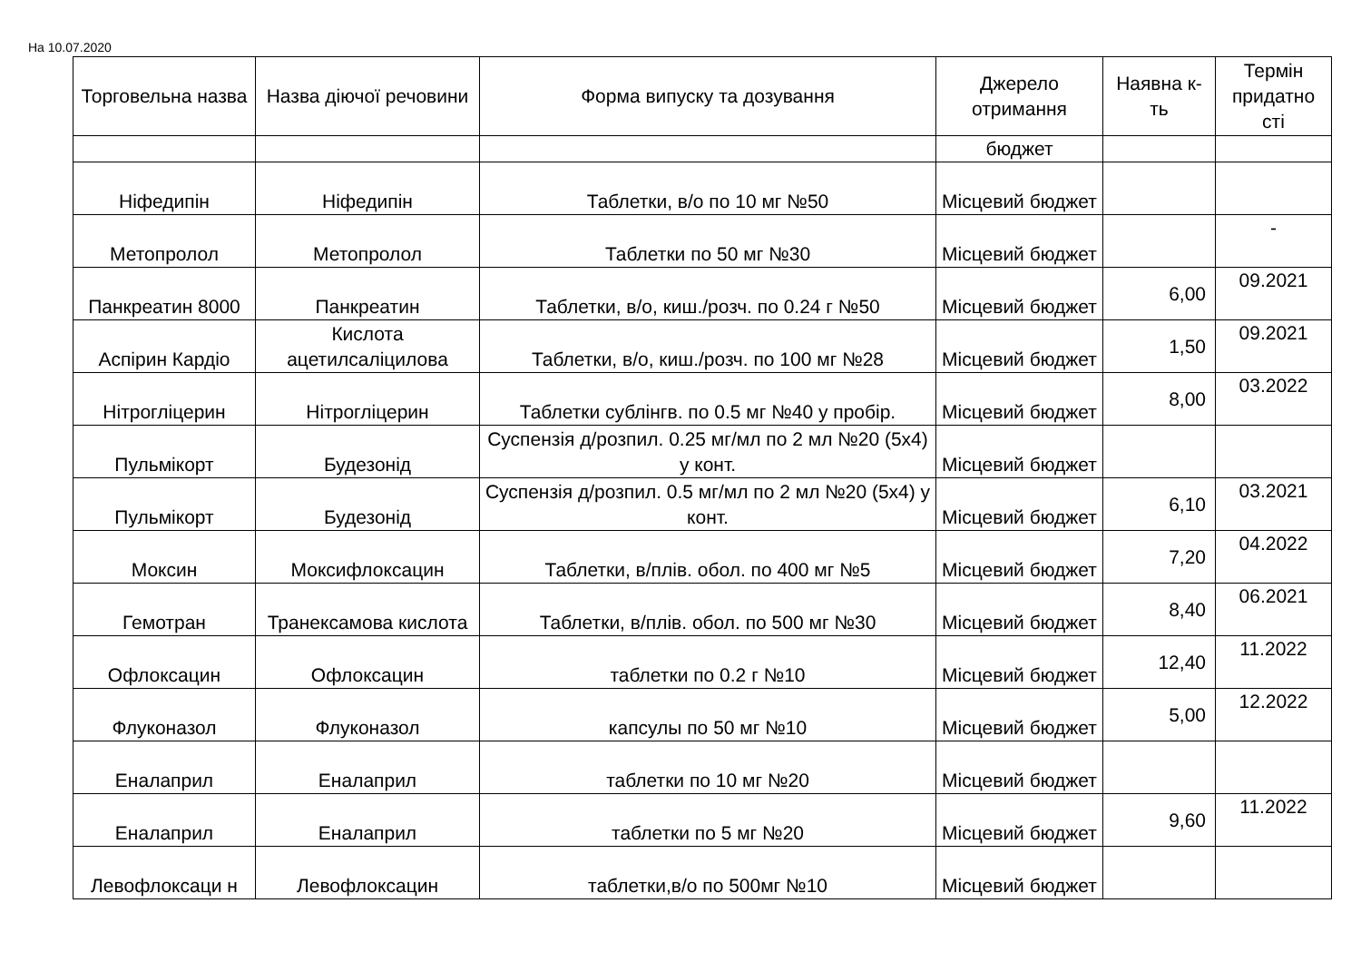На 10.07.2020
| Торговельна назва | Назва діючої речовини | Форма випуску та дозування | Джерело отримання | Наявна к-ть | Термін придатно сті |
| --- | --- | --- | --- | --- | --- |
| | | | бюджет | | |
| Ніфедипін | Ніфедипін | Таблетки, в/о по 10 мг №50 | Місцевий бюджет | | |
| Метопролол | Метопролол | Таблетки по 50 мг №30 | Місцевий бюджет | | - |
| Панкреатин 8000 | Панкреатин | Таблетки, в/о, киш./розч. по 0.24 г №50 | Місцевий бюджет | 6,00 | 09.2021 |
| Аспірин Кардіо | Кислота ацетилсаліцилова | Таблетки, в/о, киш./розч. по 100 мг №28 | Місцевий бюджет | 1,50 | 09.2021 |
| Нітрогліцерин | Нітрогліцерин | Таблетки сублінгв. по 0.5 мг №40 у пробір. | Місцевий бюджет | 8,00 | 03.2022 |
| Пульмікорт | Будезонід | Суспензія д/розпил. 0.25 мг/мл по 2 мл №20 (5х4) у конт. | Місцевий бюджет | | |
| Пульмікорт | Будезонід | Суспензія д/розпил. 0.5 мг/мл по 2 мл №20 (5х4) у конт. | Місцевий бюджет | 6,10 | 03.2021 |
| Моксин | Моксифлоксацин | Таблетки, в/плів. обол. по 400 мг №5 | Місцевий бюджет | 7,20 | 04.2022 |
| Гемотран | Транексамова кислота | Таблетки, в/плів. обол. по 500 мг №30 | Місцевий бюджет | 8,40 | 06.2021 |
| Офлоксацин | Офлоксацин | таблетки по 0.2 г №10 | Місцевий бюджет | 12,40 | 11.2022 |
| Флуконазол | Флуконазол | капсулы по 50 мг №10 | Місцевий бюджет | 5,00 | 12.2022 |
| Еналаприл | Еналаприл | таблетки по 10 мг №20 | Місцевий бюджет | | |
| Еналаприл | Еналаприл | таблетки по 5 мг №20 | Місцевий бюджет | 9,60 | 11.2022 |
| Левофлоксаци н | Левофлоксацин | таблетки,в/о по 500мг №10 | Місцевий бюджет | | |